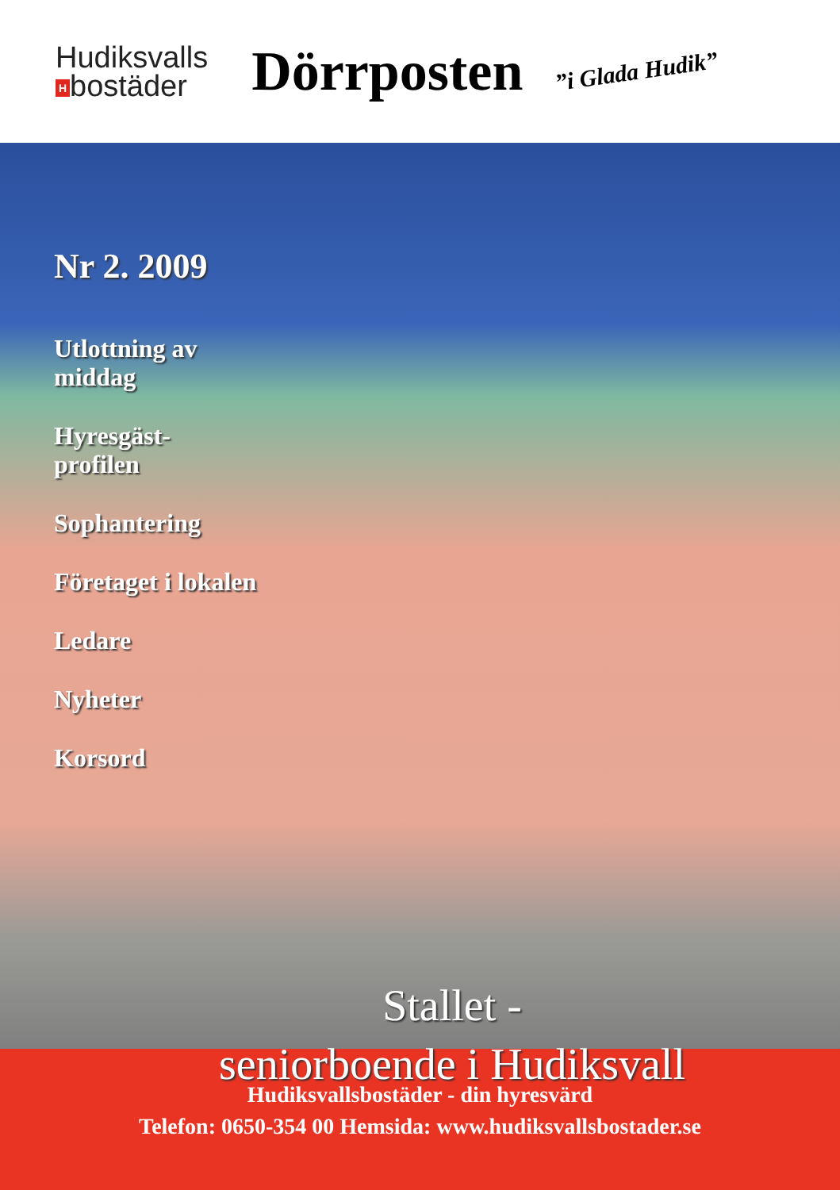Hudiksvalls
Hbostäder
Dörrposten
”i Glada Hudik”
Nr 2. 2009
Utlottning av
middag
Hyresgäst-
profilen
Sophantering
Företaget i lokalen
Ledare
Nyheter
Korsord
Stallet -
seniorboende i Hudiksvall
Hudiksvallsbostäder - din hyresvärd
Telefon: 0650-354 00 Hemsida: www.hudiksvallsbostader.se